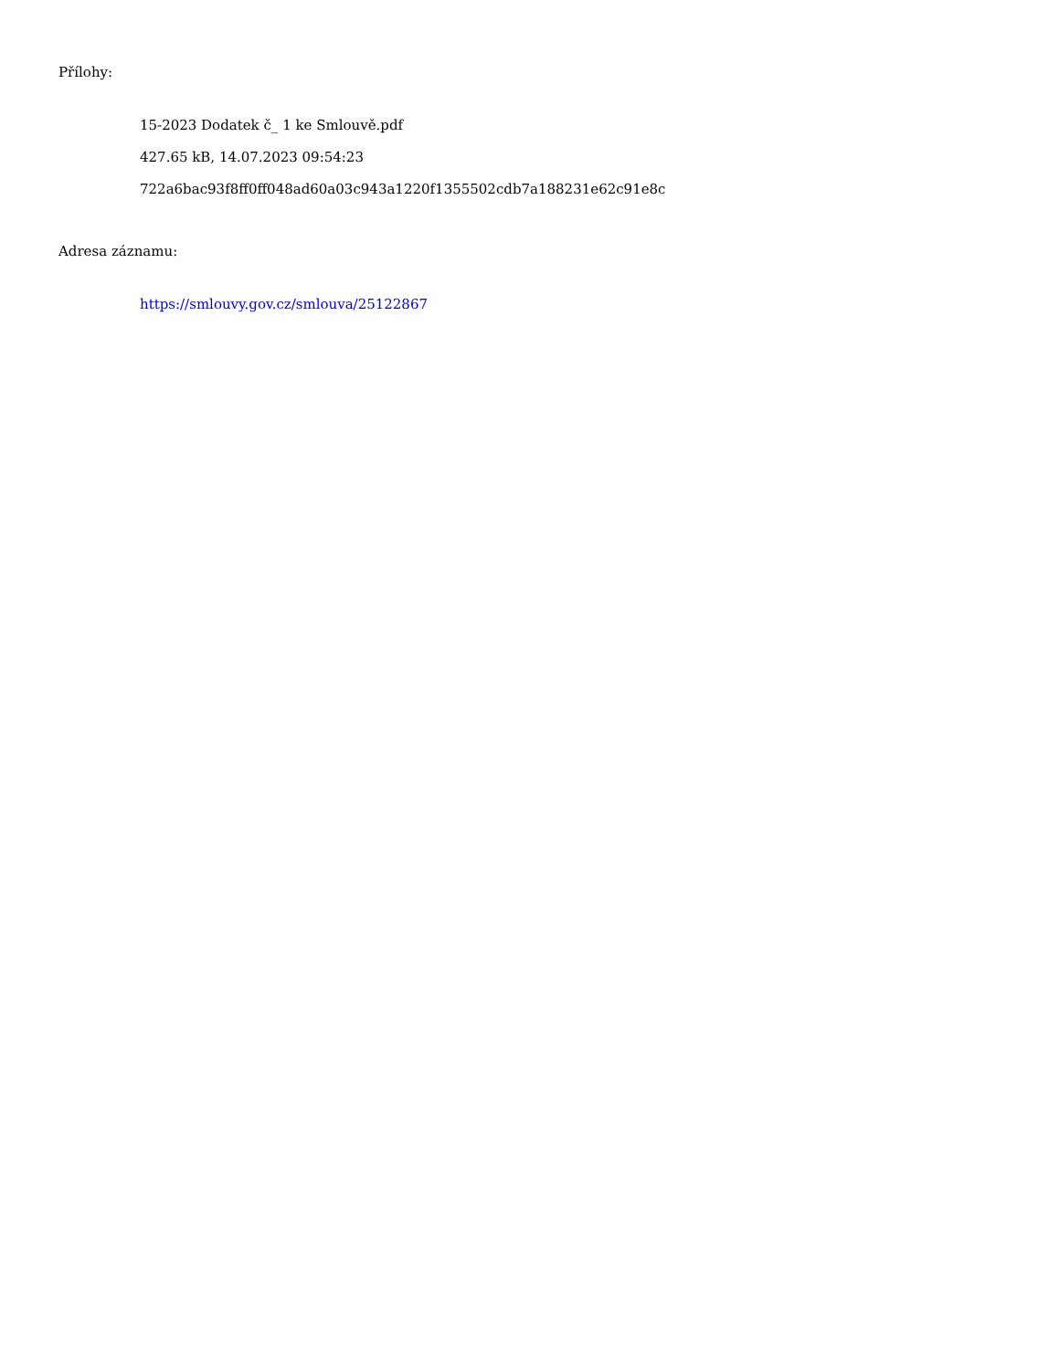Přílohy:
15-2023 Dodatek č_ 1 ke Smlouvě.pdf
427.65 kB, 14.07.2023 09:54:23
722a6bac93f8ff0ff048ad60a03c943a1220f1355502cdb7a188231e62c91e8c
Adresa záznamu:
https://smlouvy.gov.cz/smlouva/25122867